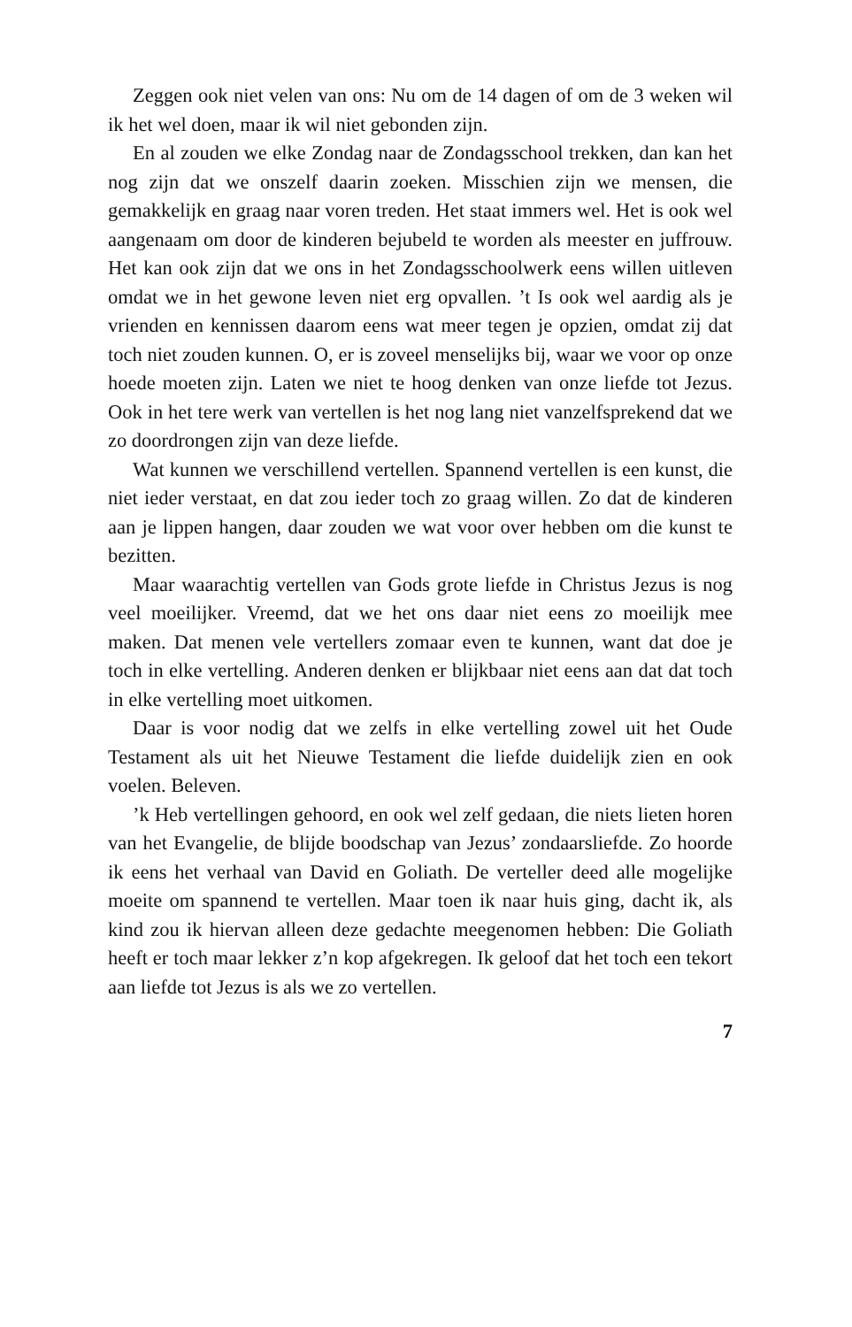Zeggen ook niet velen van ons: Nu om de 14 dagen of om de 3 weken wil ik het wel doen, maar ik wil niet gebonden zijn.
En al zouden we elke Zondag naar de Zondagsschool trekken, dan kan het nog zijn dat we onszelf daarin zoeken. Misschien zijn we mensen, die gemakkelijk en graag naar voren treden. Het staat immers wel. Het is ook wel aangenaam om door de kinderen bejubeld te worden als meester en juffrouw. Het kan ook zijn dat we ons in het Zondagsschoolwerk eens willen uitleven omdat we in het gewone leven niet erg opvallen. ’t Is ook wel aardig als je vrienden en kennissen daarom eens wat meer tegen je opzien, omdat zij dat toch niet zouden kunnen. O, er is zoveel menselijks bij, waar we voor op onze hoede moeten zijn. Laten we niet te hoog denken van onze liefde tot Jezus. Ook in het tere werk van vertellen is het nog lang niet vanzelfsprekend dat we zo doordrongen zijn van deze liefde.
Wat kunnen we verschillend vertellen. Spannend vertellen is een kunst, die niet ieder verstaat, en dat zou ieder toch zo graag willen. Zo dat de kinderen aan je lippen hangen, daar zouden we wat voor over hebben om die kunst te bezitten.
Maar waarachtig vertellen van Gods grote liefde in Christus Jezus is nog veel moeilijker. Vreemd, dat we het ons daar niet eens zo moeilijk mee maken. Dat menen vele vertellers zomaar even te kunnen, want dat doe je toch in elke vertelling. Anderen denken er blijkbaar niet eens aan dat dat toch in elke vertelling moet uitkomen.
Daar is voor nodig dat we zelfs in elke vertelling zowel uit het Oude Testament als uit het Nieuwe Testament die liefde duidelijk zien en ook voelen. Beleven.
’k Heb vertellingen gehoord, en ook wel zelf gedaan, die niets lieten horen van het Evangelie, de blijde boodschap van Jezus’ zondaarsliefde. Zo hoorde ik eens het verhaal van David en Goliath. De verteller deed alle mogelijke moeite om spannend te vertellen. Maar toen ik naar huis ging, dacht ik, als kind zou ik hiervan alleen deze gedachte meegenomen hebben: Die Goliath heeft er toch maar lekker z’n kop afgekregen. Ik geloof dat het toch een tekort aan liefde tot Jezus is als we zo vertellen.
7